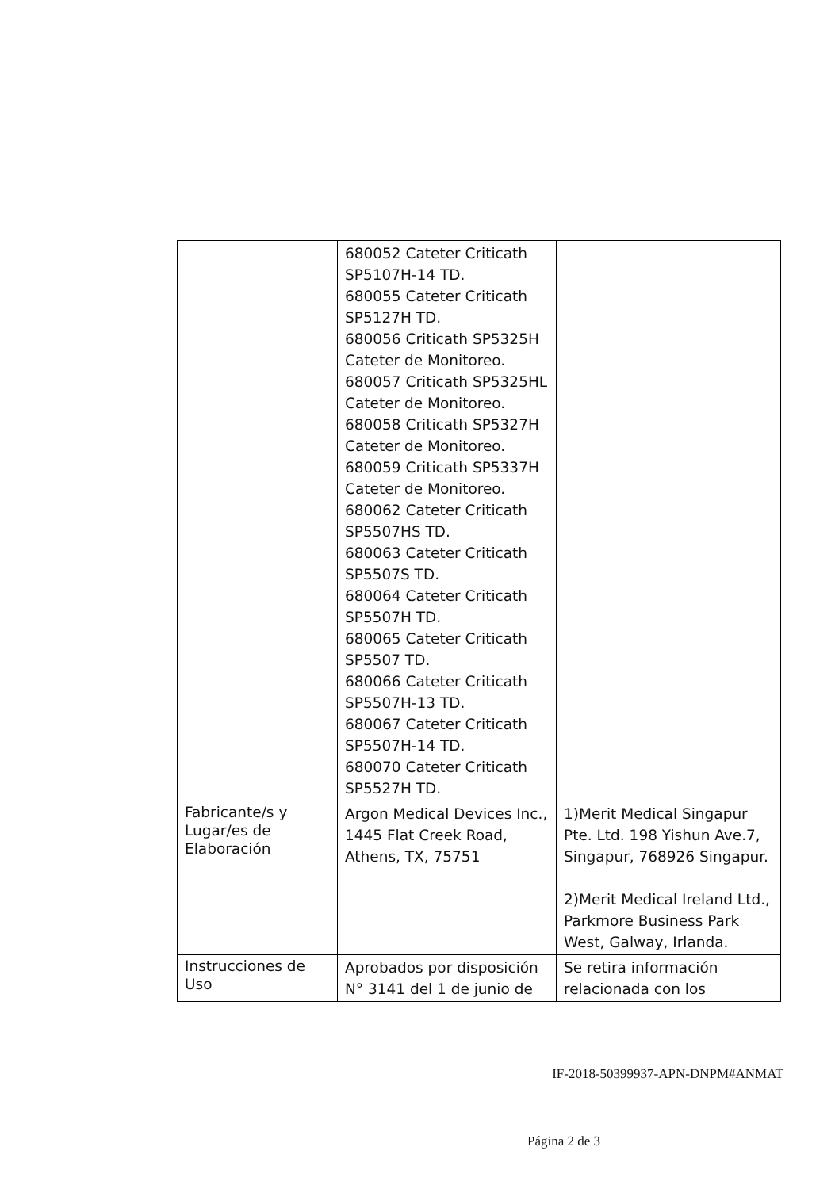| | 680052 Cateter Criticath SP5107H-14 TD. 680055 Cateter Criticath SP5127H TD. 680056 Criticath SP5325H Cateter de Monitoreo. 680057 Criticath SP5325HL Cateter de Monitoreo. 680058 Criticath SP5327H Cateter de Monitoreo. 680059 Criticath SP5337H Cateter de Monitoreo. 680062 Cateter Criticath SP5507HS TD. 680063 Cateter Criticath SP5507S TD. 680064 Cateter Criticath SP5507H TD. 680065 Cateter Criticath SP5507 TD. 680066 Cateter Criticath SP5507H-13 TD. 680067 Cateter Criticath SP5507H-14 TD. 680070 Cateter Criticath SP5527H TD. | |
| Fabricante/s y Lugar/es de Elaboración | Argon Medical Devices Inc., 1445 Flat Creek Road, Athens, TX, 75751 | 1)Merit Medical Singapur Pte. Ltd. 198 Yishun Ave.7, Singapur, 768926 Singapur. 2)Merit Medical Ireland Ltd., Parkmore Business Park West, Galway, Irlanda. |
| Instrucciones de Uso | Aprobados por disposición N° 3141 del 1 de junio de | Se retira información relacionada con los |
IF-2018-50399937-APN-DNPM#ANMAT
Página 2 de 3